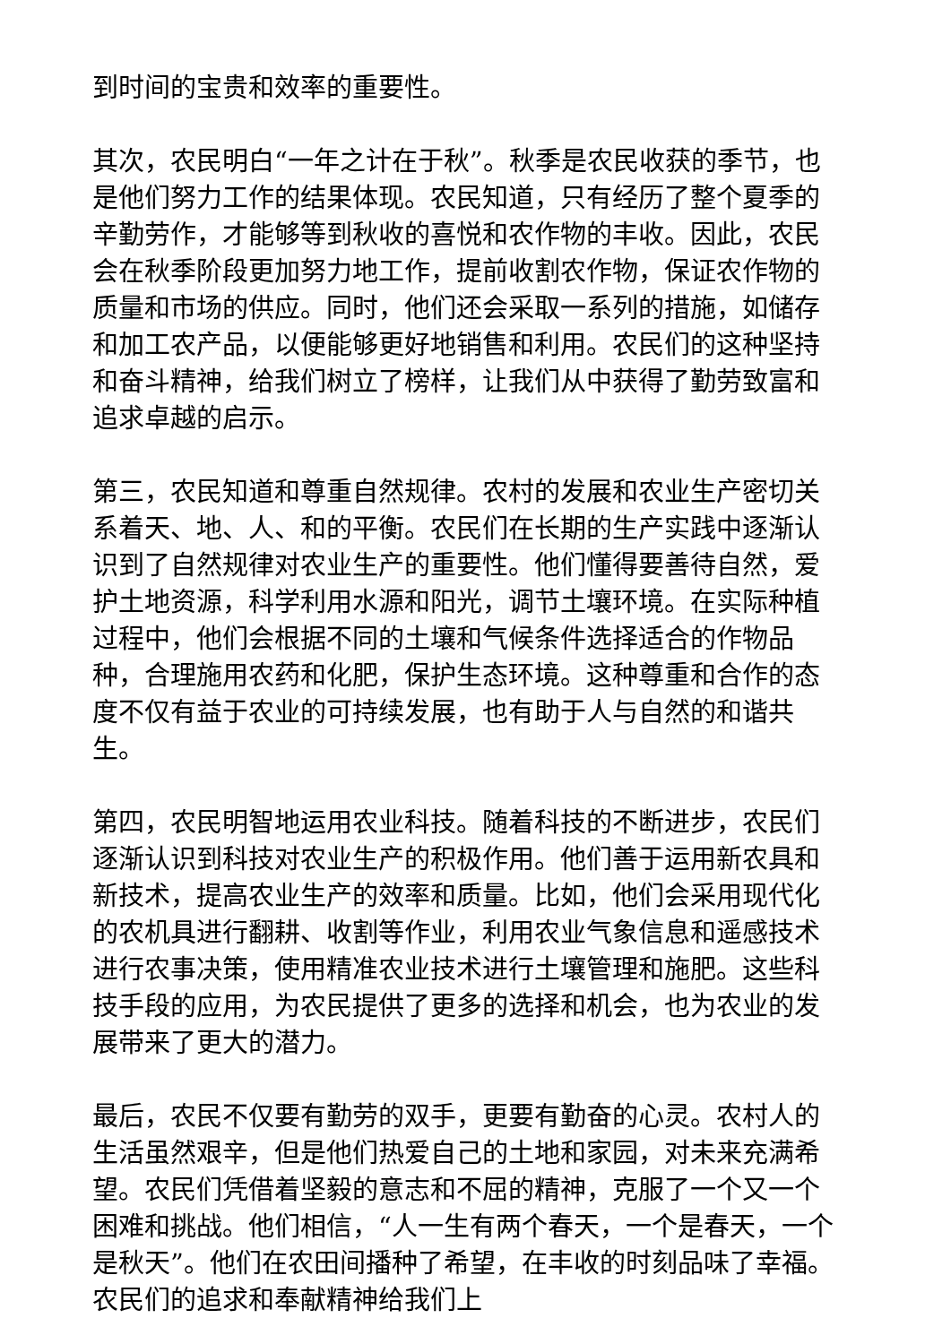到时间的宝贵和效率的重要性。
其次，农民明白“一年之计在于秋”。秋季是农民收获的季节，也是他们努力工作的结果体现。农民知道，只有经历了整个夏季的辛勤劳作，才能够等到秋收的喜悦和农作物的丰收。因此，农民会在秋季阶段更加努力地工作，提前收割农作物，保证农作物的质量和市场的供应。同时，他们还会采取一系列的措施，如储存和加工农产品，以便能够更好地销售和利用。农民们的这种坚持和奋斗精神，给我们树立了榜样，让我们从中获得了勤劳致富和追求卓越的启示。
第三，农民知道和尊重自然规律。农村的发展和农业生产密切关系着天、地、人、和的平衡。农民们在长期的生产实践中逐渐认识到了自然规律对农业生产的重要性。他们懂得要善待自然，爱护土地资源，科学利用水源和阳光，调节土壤环境。在实际种植过程中，他们会根据不同的土壤和气候条件选择适合的作物品种，合理施用农药和化肥，保护生态环境。这种尊重和合作的态度不仅有益于农业的可持续发展，也有助于人与自然的和谐共生。
第四，农民明智地运用农业科技。随着科技的不断进步，农民们逐渐认识到科技对农业生产的积极作用。他们善于运用新农具和新技术，提高农业生产的效率和质量。比如，他们会采用现代化的农机具进行翻耕、收割等作业，利用农业气象信息和遥感技术进行农事决策，使用精准农业技术进行土壤管理和施肥。这些科技手段的应用，为农民提供了更多的选择和机会，也为农业的发展带来了更大的潜力。
最后，农民不仅要有勤劳的双手，更要有勤奋的心灵。农村人的生活虽然艰辛，但是他们热爱自己的土地和家园，对未来充满希望。农民们凭借着坚毅的意志和不屈的精神，克服了一个又一个困难和挑战。他们相信，“人一生有两个春天，一个是春天，一个是秋天”。他们在农田间播种了希望，在丰收的时刻品味了幸福。农民们的追求和奉献精神给我们上